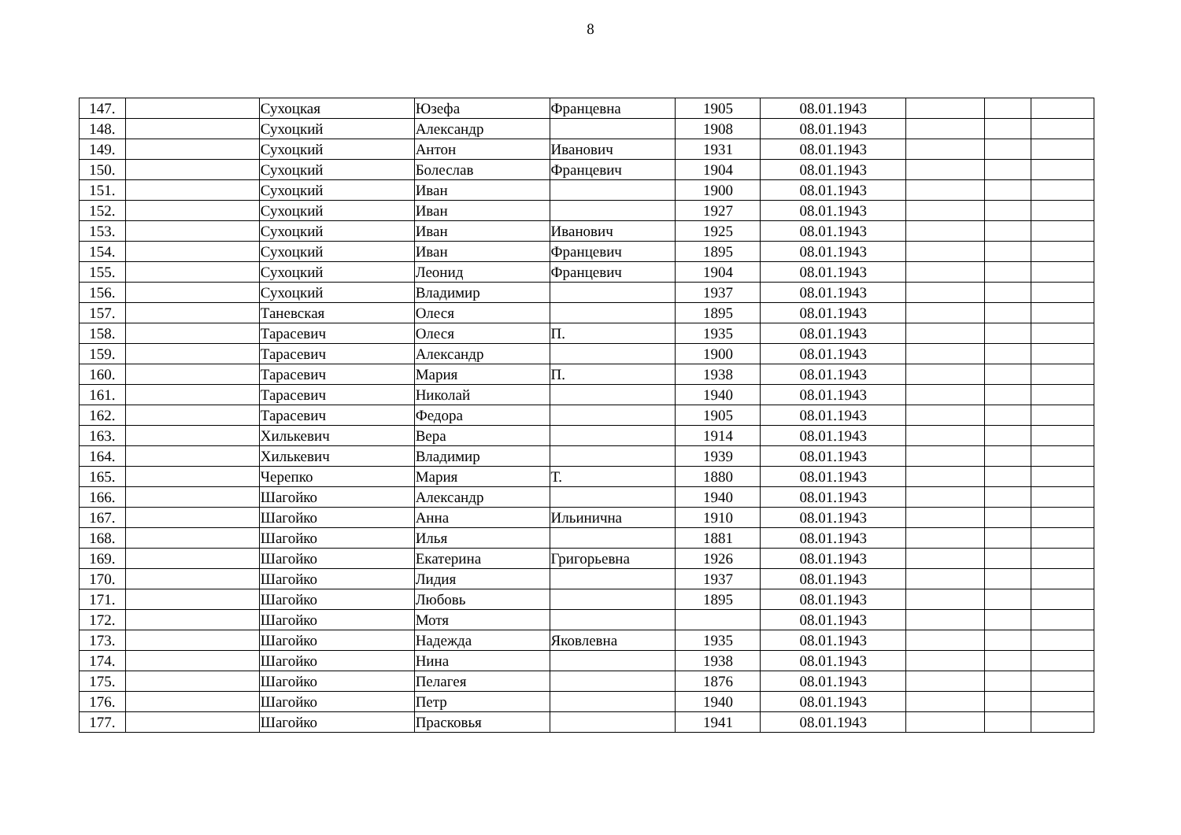8
| 147. | | Сухоцкая | Юзефа | Францевна | 1905 | 08.01.1943 | | | |
| 148. | | Сухоцкий | Александр | | 1908 | 08.01.1943 | | | |
| 149. | | Сухоцкий | Антон | Иванович | 1931 | 08.01.1943 | | | |
| 150. | | Сухоцкий | Болеслав | Францевич | 1904 | 08.01.1943 | | | |
| 151. | | Сухоцкий | Иван | | 1900 | 08.01.1943 | | | |
| 152. | | Сухоцкий | Иван | | 1927 | 08.01.1943 | | | |
| 153. | | Сухоцкий | Иван | Иванович | 1925 | 08.01.1943 | | | |
| 154. | | Сухоцкий | Иван | Францевич | 1895 | 08.01.1943 | | | |
| 155. | | Сухоцкий | Леонид | Францевич | 1904 | 08.01.1943 | | | |
| 156. | | Сухоцкий | Владимир | | 1937 | 08.01.1943 | | | |
| 157. | | Таневская | Олеся | | 1895 | 08.01.1943 | | | |
| 158. | | Тарасевич | Олеся | П. | 1935 | 08.01.1943 | | | |
| 159. | | Тарасевич | Александр | | 1900 | 08.01.1943 | | | |
| 160. | | Тарасевич | Мария | П. | 1938 | 08.01.1943 | | | |
| 161. | | Тарасевич | Николай | | 1940 | 08.01.1943 | | | |
| 162. | | Тарасевич | Федора | | 1905 | 08.01.1943 | | | |
| 163. | | Хилькевич | Вера | | 1914 | 08.01.1943 | | | |
| 164. | | Хилькевич | Владимир | | 1939 | 08.01.1943 | | | |
| 165. | | Черепко | Мария | Т. | 1880 | 08.01.1943 | | | |
| 166. | | Шагойко | Александр | | 1940 | 08.01.1943 | | | |
| 167. | | Шагойко | Анна | Ильинична | 1910 | 08.01.1943 | | | |
| 168. | | Шагойко | Илья | | 1881 | 08.01.1943 | | | |
| 169. | | Шагойко | Екатерина | Григорьевна | 1926 | 08.01.1943 | | | |
| 170. | | Шагойко | Лидия | | 1937 | 08.01.1943 | | | |
| 171. | | Шагойко | Любовь | | 1895 | 08.01.1943 | | | |
| 172. | | Шагойко | Мотя | | | 08.01.1943 | | | |
| 173. | | Шагойко | Надежда | Яковлевна | 1935 | 08.01.1943 | | | |
| 174. | | Шагойко | Нина | | 1938 | 08.01.1943 | | | |
| 175. | | Шагойко | Пелагея | | 1876 | 08.01.1943 | | | |
| 176. | | Шагойко | Петр | | 1940 | 08.01.1943 | | | |
| 177. | | Шагойко | Прасковья | | 1941 | 08.01.1943 | | | |